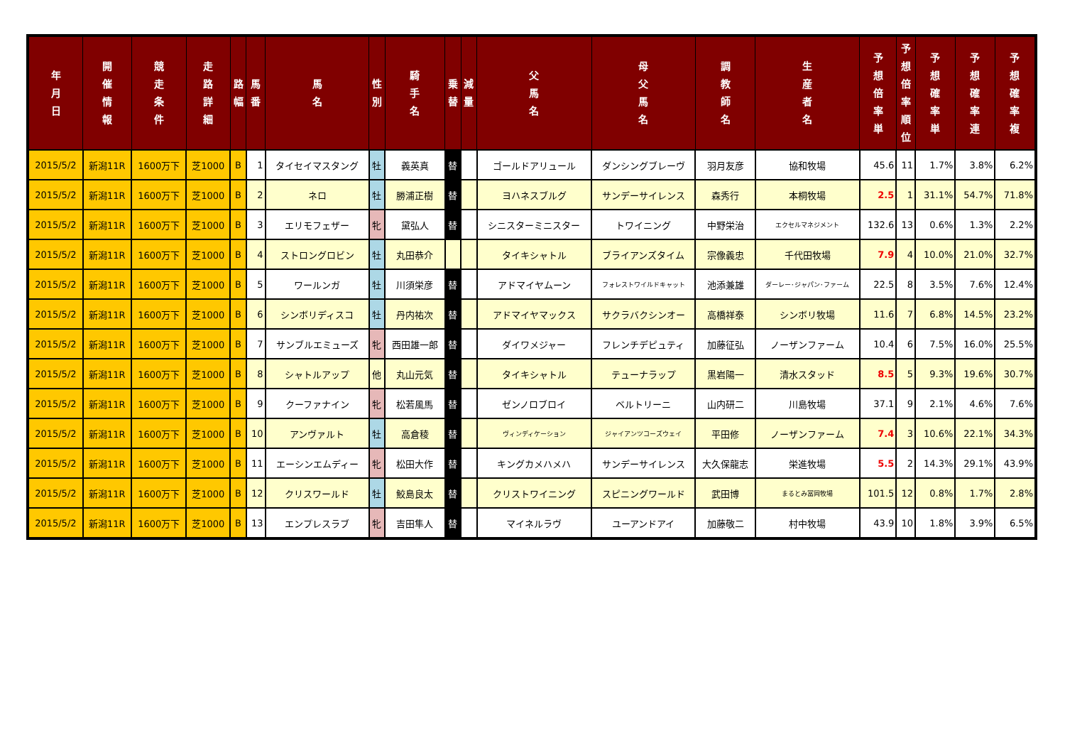| 年 月 日 | 開 催 情 報 | 競 走 条 件 | 走 路 詳 細 | 路 幅 | 馬 番 | 馬 名 | 性 別 | 騎 手 名 | 乗 替 | 減 量 | 父 馬 名 | 母 父 馬 名 | 調 教 師 名 | 生 産 者 名 | 予 想 倍 率 単 | 予 想 倍 率 順 位 | 予 想 確 率 単 | 予 想 確 率 連 | 予 想 確 率 複 |
| --- | --- | --- | --- | --- | --- | --- | --- | --- | --- | --- | --- | --- | --- | --- | --- | --- | --- | --- | --- |
| 2015/5/2 | 新潟11R | 1600万下 | 芝1000 | B | 1 | タイセイマスタング | 牡 | 義英真 | 替 | | ゴールドアリュール | ダンシングブレーヴ | 羽月友彦 | 協和牧場 | 45.6 | 11 | 1.7% | 3.8% | 6.2% |
| 2015/5/2 | 新潟11R | 1600万下 | 芝1000 | B | 2 | ネロ | 牡 | 勝浦正樹 | 替 | | ヨハネスブルグ | サンデーサイレンス | 森秀行 | 本桐牧場 | 2.5 | 1 | 31.1% | 54.7% | 71.8% |
| 2015/5/2 | 新潟11R | 1600万下 | 芝1000 | B | 3 | エリモフェザー | 牝 | 黛弘人 | 替 | | シニスターミニスター | トワイニング | 中野栄治 | エクセルマネジメント | 132.6 | 13 | 0.6% | 1.3% | 2.2% |
| 2015/5/2 | 新潟11R | 1600万下 | 芝1000 | B | 4 | ストロングロビン | 牡 | 丸田恭介 | | | タイキシャトル | ブライアンズタイム | 宗像義忠 | 千代田牧場 | 7.9 | 4 | 10.0% | 21.0% | 32.7% |
| 2015/5/2 | 新潟11R | 1600万下 | 芝1000 | B | 5 | ワールンガ | 牡 | 川須栄彦 | 替 | | アドマイヤムーン | フォレストワイルドキャット | 池添兼雄 | ダーレー･ジャパン･ファーム | 22.5 | 8 | 3.5% | 7.6% | 12.4% |
| 2015/5/2 | 新潟11R | 1600万下 | 芝1000 | B | 6 | シンボリディスコ | 牡 | 丹内祐次 | 替 | | アドマイヤマックス | サクラバクシンオー | 高橋祥泰 | シンボリ牧場 | 11.6 | 7 | 6.8% | 14.5% | 23.2% |
| 2015/5/2 | 新潟11R | 1600万下 | 芝1000 | B | 7 | サンブルエミューズ | 牝 | 西田雄一郎 | 替 | | ダイワメジャー | フレンチデピュティ | 加藤征弘 | ノーザンファーム | 10.4 | 6 | 7.5% | 16.0% | 25.5% |
| 2015/5/2 | 新潟11R | 1600万下 | 芝1000 | B | 8 | シャトルアップ | 他 | 丸山元気 | 替 | | タイキシャトル | テューナラップ | 黒岩陽一 | 清水スタッド | 8.5 | 5 | 9.3% | 19.6% | 30.7% |
| 2015/5/2 | 新潟11R | 1600万下 | 芝1000 | B | 9 | クーファナイン | 牝 | 松若風馬 | 替 | | ゼンノロブロイ | ベルトリーニ | 山内研二 | 川島牧場 | 37.1 | 9 | 2.1% | 4.6% | 7.6% |
| 2015/5/2 | 新潟11R | 1600万下 | 芝1000 | B | 10 | アンヴァルト | 牡 | 高倉稜 | 替 | | ヴィンディケーション | ジャイアンツコーズウェイ | 平田修 | ノーザンファーム | 7.4 | 3 | 10.6% | 22.1% | 34.3% |
| 2015/5/2 | 新潟11R | 1600万下 | 芝1000 | B | 11 | エーシンエムディー | 牝 | 松田大作 | 替 | | キングカメハメハ | サンデーサイレンス | 大久保龍志 | 栄進牧場 | 5.5 | 2 | 14.3% | 29.1% | 43.9% |
| 2015/5/2 | 新潟11R | 1600万下 | 芝1000 | B | 12 | クリスワールド | 牡 | 鮫島良太 | 替 | | クリストワイニング | スピニングワールド | 武田博 | まるとみ冨岡牧場 | 101.5 | 12 | 0.8% | 1.7% | 2.8% |
| 2015/5/2 | 新潟11R | 1600万下 | 芝1000 | B | 13 | エンプレスラブ | 牝 | 吉田隼人 | 替 | | マイネルラヴ | ユーアンドアイ | 加藤敬二 | 村中牧場 | 43.9 | 10 | 1.8% | 3.9% | 6.5% |